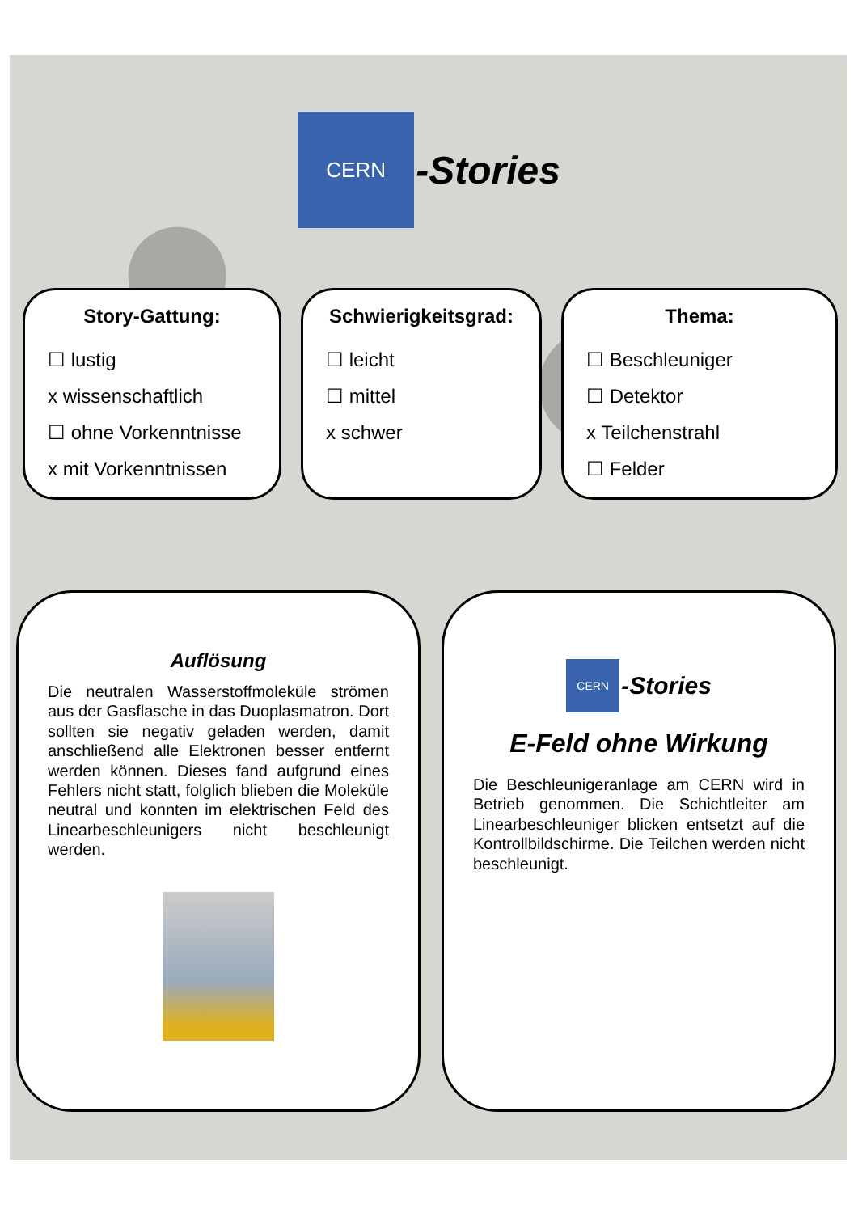CERN
-Stories
Story-Gattung:
☐ lustig
x wissenschaftlich
☐ ohne Vorkenntnisse
x mit Vorkenntnissen
Schwierigkeitsgrad:
☐ leicht
☐ mittel
x schwer
Thema:
☐ Beschleuniger
☐ Detektor
x Teilchenstrahl
☐ Felder
Auflösung
Die neutralen Wasserstoffmoleküle strömen aus der Gasflasche in das Duoplasmatron. Dort sollten sie negativ geladen werden, damit anschließend alle Elektronen besser entfernt werden können. Dieses fand aufgrund eines Fehlers nicht statt, folglich blieben die Moleküle neutral und konnten im elektrischen Feld des Linearbeschleunigers nicht beschleunigt werden.
CERN
-Stories
E-Feld ohne Wirkung
Die Beschleunigeranlage am CERN wird in Betrieb genommen. Die Schichtleiter am Linearbeschleuniger blicken entsetzt auf die Kontrollbildschirme. Die Teilchen werden nicht beschleunigt.